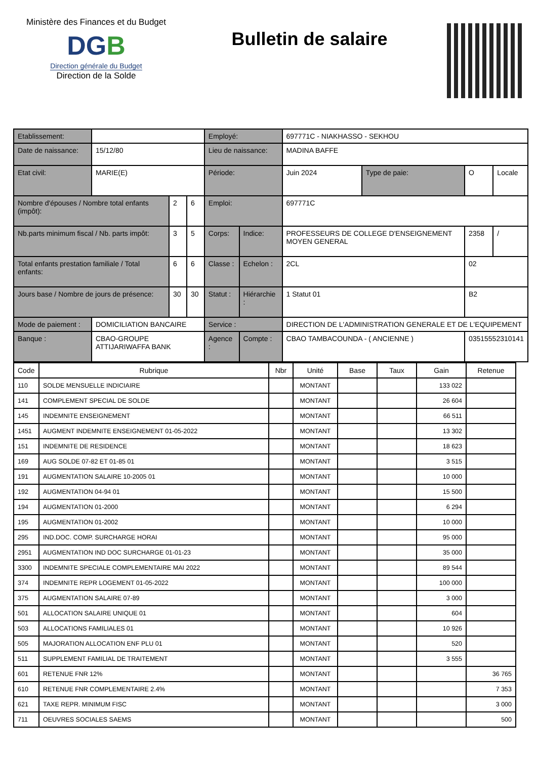Ministère des Finances et du Budget
DGB
Direction générale du Budget
Direction de la Solde
Bulletin de salaire
| Etablissement: | | | | Employé: | | 697771C - NIAKHASSO - SEKHOU | | | |
| Date de naissance: | 15/12/80 | | | Lieu de naissance: | | MADINA BAFFE | | | |
| Etat civil: | MARIE(E) | | | Période: | | Juin 2024 | Type de paie: | O | Locale |
| Nombre d'épouses / Nombre total enfants (impôt): | | 2 | 6 | Emploi: | | 697771C | | | |
| Nb.parts minimum fiscal / Nb. parts impôt: | | 3 | 5 | Corps: | Indice: | PROFESSEURS DE COLLEGE D'ENSEIGNEMENT MOYEN GENERAL | | 2358 | / |
| Total enfants prestation familiale / Total enfants: | | 6 | 6 | Classe : | Echelon : | 2CL | | 02 | |
| Jours base / Nombre de jours de présence: | | 30 | 30 | Statut : | Hiérarchie : | 1 Statut 01 | | B2 | |
| Mode de paiement : | DOMICILIATION BANCAIRE | | | Service : | | DIRECTION DE L'ADMINISTRATION GENERALE ET DE L'EQUIPEMENT | | | |
| Banque : | CBAO-GROUPE ATTIJARIWAFFA BANK | | | Agence : | Compte : | CBAO TAMBACOUNDA - ( ANCIENNE ) | | 03515552310141 | |
| Code | Rubrique | Nbr | Unité | Base | Taux | Gain | Retenue |
| --- | --- | --- | --- | --- | --- | --- | --- |
| 110 | SOLDE MENSUELLE INDICIAIRE | | MONTANT | | | 133 022 | |
| 141 | COMPLEMENT SPECIAL DE SOLDE | | MONTANT | | | 26 604 | |
| 145 | INDEMNITE ENSEIGNEMENT | | MONTANT | | | 66 511 | |
| 1451 | AUGMENT INDEMNITE ENSEIGNEMENT 01-05-2022 | | MONTANT | | | 13 302 | |
| 151 | INDEMNITE DE RESIDENCE | | MONTANT | | | 18 623 | |
| 169 | AUG SOLDE 07-82 ET 01-85 01 | | MONTANT | | | 3 515 | |
| 191 | AUGMENTATION SALAIRE 10-2005 01 | | MONTANT | | | 10 000 | |
| 192 | AUGMENTATION 04-94 01 | | MONTANT | | | 15 500 | |
| 194 | AUGMENTATION 01-2000 | | MONTANT | | | 6 294 | |
| 195 | AUGMENTATION 01-2002 | | MONTANT | | | 10 000 | |
| 295 | IND.DOC. COMP. SURCHARGE HORAI | | MONTANT | | | 95 000 | |
| 2951 | AUGMENTATION IND DOC SURCHARGE 01-01-23 | | MONTANT | | | 35 000 | |
| 3300 | INDEMNITE SPECIALE COMPLEMENTAIRE MAI 2022 | | MONTANT | | | 89 544 | |
| 374 | INDEMNITE REPR LOGEMENT 01-05-2022 | | MONTANT | | | 100 000 | |
| 375 | AUGMENTATION SALAIRE 07-89 | | MONTANT | | | 3 000 | |
| 501 | ALLOCATION SALAIRE UNIQUE 01 | | MONTANT | | | 604 | |
| 503 | ALLOCATIONS FAMILIALES 01 | | MONTANT | | | 10 926 | |
| 505 | MAJORATION ALLOCATION ENF PLU 01 | | MONTANT | | | 520 | |
| 511 | SUPPLEMENT FAMILIAL DE TRAITEMENT | | MONTANT | | | 3 555 | |
| 601 | RETENUE FNR 12% | | MONTANT | | | | 36 765 |
| 610 | RETENUE FNR COMPLEMENTAIRE 2.4% | | MONTANT | | | | 7 353 |
| 621 | TAXE REPR. MINIMUM FISC | | MONTANT | | | | 3 000 |
| 711 | OEUVRES SOCIALES SAEMS | | MONTANT | | | | 500 |